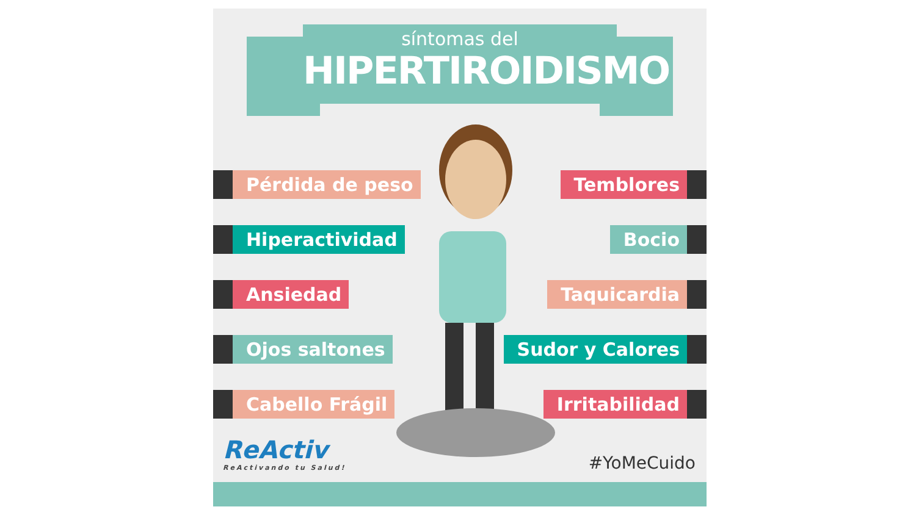síntomas del
HIPERTIROIDISMO
Pérdida de peso
Hiperactividad
Ansiedad
Ojos saltones
Cabello Frágil
Temblores
Bocio
Taquicardia
Sudor y Calores
Irritabilidad
ReActiv
ReActivando tu Salud!
#YoMeCuido